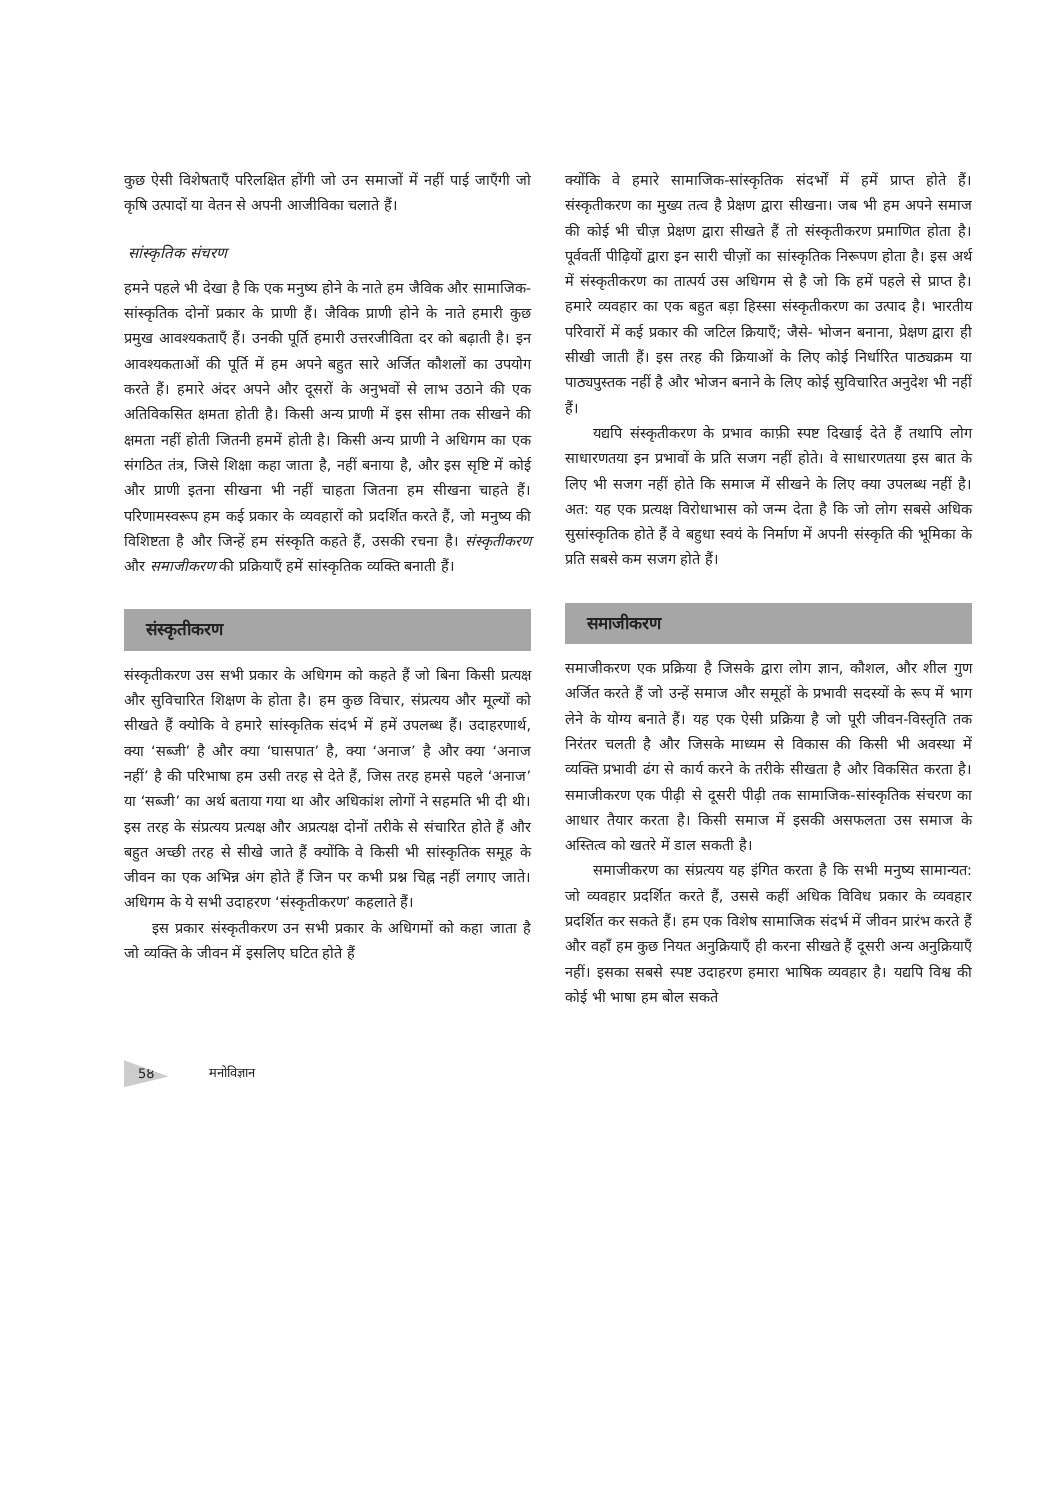कुछ ऐसी विशेषताएँ परिलक्षित होंगी जो उन समाजों में नहीं पाई जाएँगी जो कृषि उत्पादों या वेतन से अपनी आजीविका चलाते हैं।
सांस्कृतिक संचरण
हमने पहले भी देखा है कि एक मनुष्य होने के नाते हम जैविक और सामाजिक-सांस्कृतिक दोनों प्रकार के प्राणी हैं। जैविक प्राणी होने के नाते हमारी कुछ प्रमुख आवश्यकताएँ हैं। उनकी पूर्ति हमारी उत्तरजीविता दर को बढ़ाती है। इन आवश्यकताओं की पूर्ति में हम अपने बहुत सारे अर्जित कौशलों का उपयोग करते हैं। हमारे अंदर अपने और दूसरों के अनुभवों से लाभ उठाने की एक अतिविकसित क्षमता होती है। किसी अन्य प्राणी में इस सीमा तक सीखने की क्षमता नहीं होती जितनी हममें होती है। किसी अन्य प्राणी ने अधिगम का एक संगठित तंत्र, जिसे शिक्षा कहा जाता है, नहीं बनाया है, और इस सृष्टि में कोई और प्राणी इतना सीखना भी नहीं चाहता जितना हम सीखना चाहते हैं। परिणामस्वरूप हम कई प्रकार के व्यवहारों को प्रदर्शित करते हैं, जो मनुष्य की विशिष्टता है और जिन्हें हम संस्कृति कहते हैं, उसकी रचना है। संस्कृतीकरण और समाजीकरण की प्रक्रियाएँ हमें सांस्कृतिक व्यक्ति बनाती हैं।
संस्कृतीकरण
संस्कृतीकरण उस सभी प्रकार के अधिगम को कहते हैं जो बिना किसी प्रत्यक्ष और सुविचारित शिक्षण के होता है। हम कुछ विचार, संप्रत्यय और मूल्यों को सीखते हैं क्योकि वे हमारे सांस्कृतिक संदर्भ में हमें उपलब्ध हैं। उदाहरणार्थ, क्या ‘सब्जी’ है और क्या ‘घासपात’ है, क्या ‘अनाज’ है और क्या ‘अनाज नहीं’ है की परिभाषा हम उसी तरह से देते हैं, जिस तरह हमसे पहले ‘अनाज’ या ‘सब्जी’ का अर्थ बताया गया था और अधिकांश लोगों ने सहमति भी दी थी। इस तरह के संप्रत्यय प्रत्यक्ष और अप्रत्यक्ष दोनों तरीके से संचारित होते हैं और बहुत अच्छी तरह से सीखे जाते हैं क्योंकि वे किसी भी सांस्कृतिक समूह के जीवन का एक अभिन्न अंग होते हैं जिन पर कभी प्रश्न चिह्न नहीं लगाए जाते। अधिगम के ये सभी उदाहरण ‘संस्कृतीकरण’ कहलाते हैं।
इस प्रकार संस्कृतीकरण उन सभी प्रकार के अधिगमों को कहा जाता है जो व्यक्ति के जीवन में इसलिए घटित होते हैं
क्योंकि वे हमारे सामाजिक-सांस्कृतिक संदर्भों में हमें प्राप्त होते हैं। संस्कृतीकरण का मुख्य तत्व है प्रेक्षण द्वारा सीखना। जब भी हम अपने समाज की कोई भी चीज़ प्रेक्षण द्वारा सीखते हैं तो संस्कृतीकरण प्रमाणित होता है। पूर्ववर्ती पीढ़ियों द्वारा इन सारी चीज़ों का सांस्कृतिक निरूपण होता है। इस अर्थ में संस्कृतीकरण का तात्पर्य उस अधिगम से है जो कि हमें पहले से प्राप्त है। हमारे व्यवहार का एक बहुत बड़ा हिस्सा संस्कृतीकरण का उत्पाद है। भारतीय परिवारों में कई प्रकार की जटिल क्रियाएँ; जैसे- भोजन बनाना, प्रेक्षण द्वारा ही सीखी जाती हैं। इस तरह की क्रियाओं के लिए कोई निर्धारित पाठ्यक्रम या पाठ्यपुस्तक नहीं है और भोजन बनाने के लिए कोई सुविचारित अनुदेश भी नहीं हैं।
यद्यपि संस्कृतीकरण के प्रभाव काफ़ी स्पष्ट दिखाई देते हैं तथापि लोग साधारणतया इन प्रभावों के प्रति सजग नहीं होते। वे साधारणतया इस बात के लिए भी सजग नहीं होते कि समाज में सीखने के लिए क्या उपलब्ध नहीं है। अत: यह एक प्रत्यक्ष विरोधाभास को जन्म देता है कि जो लोग सबसे अधिक सुसांस्कृतिक होते हैं वे बहुधा स्वयं के निर्माण में अपनी संस्कृति की भूमिका के प्रति सबसे कम सजग होते हैं।
समाजीकरण
समाजीकरण एक प्रक्रिया है जिसके द्वारा लोग ज्ञान, कौशल, और शील गुण अर्जित करते हैं जो उन्हें समाज और समूहों के प्रभावी सदस्यों के रूप में भाग लेने के योग्य बनाते हैं। यह एक ऐसी प्रक्रिया है जो पूरी जीवन-विस्तृति तक निरंतर चलती है और जिसके माध्यम से विकास की किसी भी अवस्था में व्यक्ति प्रभावी ढंग से कार्य करने के तरीके सीखता है और विकसित करता है। समाजीकरण एक पीढ़ी से दूसरी पीढ़ी तक सामाजिक-सांस्कृतिक संचरण का आधार तैयार करता है। किसी समाज में इसकी असफलता उस समाज के अस्तित्व को खतरे में डाल सकती है।
समाजीकरण का संप्रत्यय यह इंगित करता है कि सभी मनुष्य सामान्यत: जो व्यवहार प्रदर्शित करते हैं, उससे कहीं अधिक विविध प्रकार के व्यवहार प्रदर्शित कर सकते हैं। हम एक विशेष सामाजिक संदर्भ में जीवन प्रारंभ करते हैं और वहाँ हम कुछ नियत अनुक्रियाएँ ही करना सीखते हैं दूसरी अन्य अनुक्रियाएँ नहीं। इसका सबसे स्पष्ट उदाहरण हमारा भाषिक व्यवहार है। यद्यपि विश्व की कोई भी भाषा हम बोल सकते
58 मनोविज्ञान